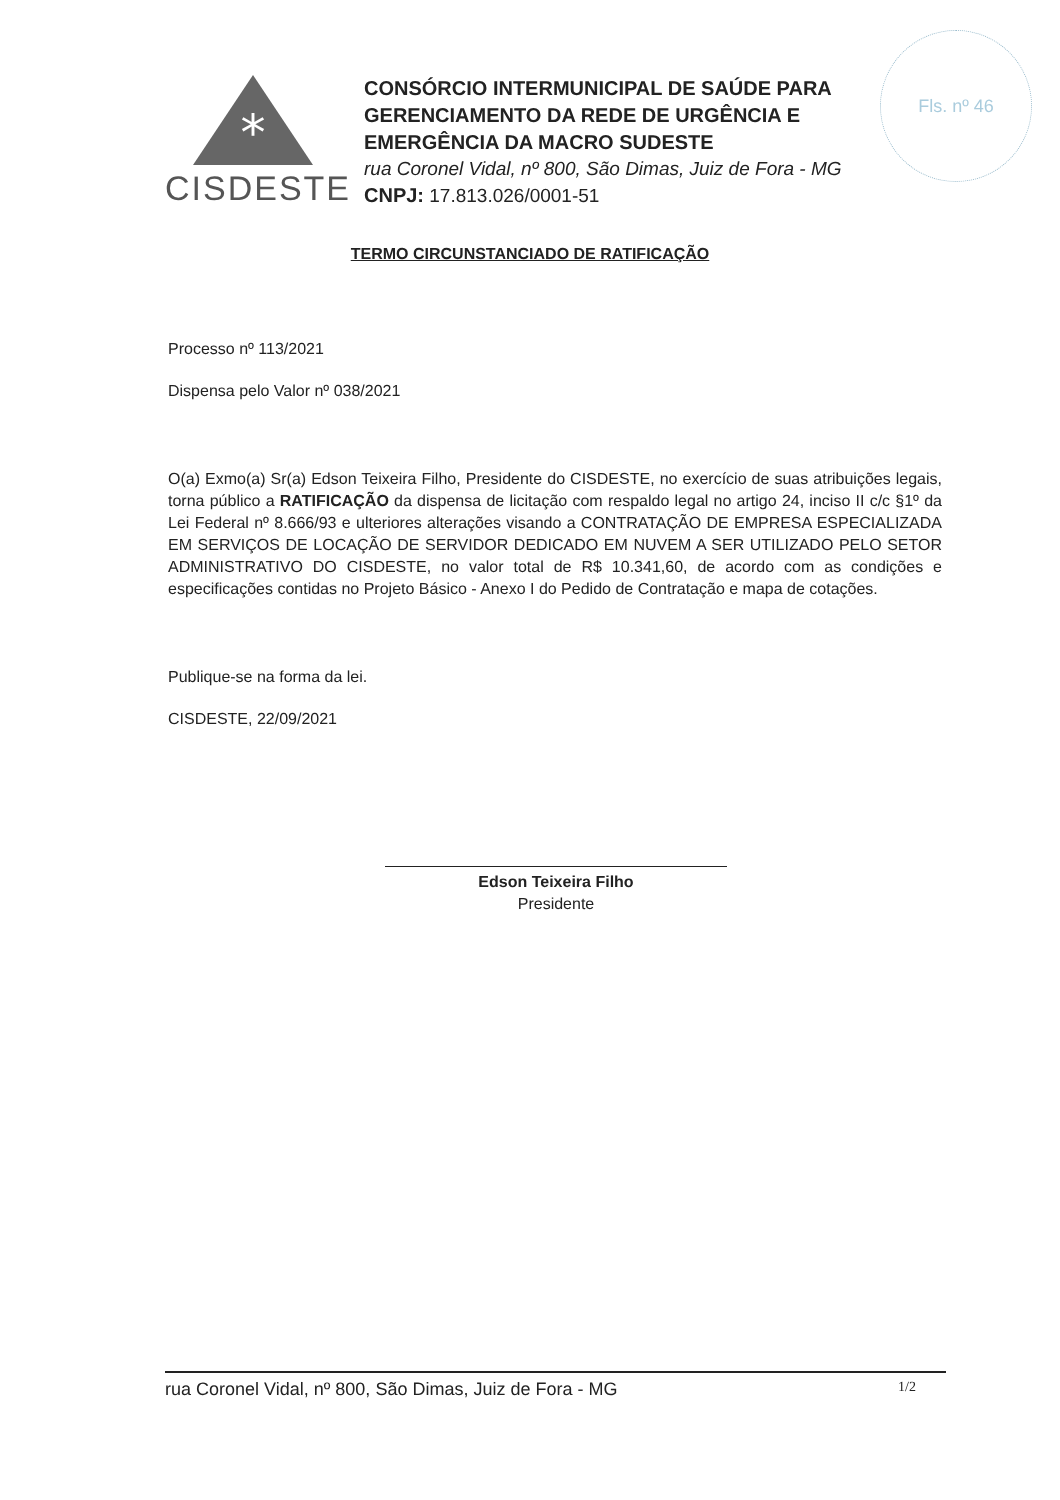Fls. nº 46
*
CISDESTE
CONSÓRCIO INTERMUNICIPAL DE SAÚDE PARA
GERENCIAMENTO DA REDE DE URGÊNCIA E
EMERGÊNCIA DA MACRO SUDESTE
rua Coronel Vidal, nº 800, São Dimas, Juiz de Fora - MG
CNPJ: 17.813.026/0001-51
TERMO CIRCUNSTANCIADO DE RATIFICAÇÃO
Processo nº 113/2021
Dispensa pelo Valor nº 038/2021
O(a) Exmo(a) Sr(a) Edson Teixeira Filho, Presidente do CISDESTE, no exercício de suas atribuições legais, torna público a RATIFICAÇÃO da dispensa de licitação com respaldo legal no artigo 24, inciso II c/c §1º da Lei Federal nº 8.666/93 e ulteriores alterações visando a CONTRATAÇÃO DE EMPRESA ESPECIALIZADA EM SERVIÇOS DE LOCAÇÃO DE SERVIDOR DEDICADO EM NUVEM A SER UTILIZADO PELO SETOR ADMINISTRATIVO DO CISDESTE, no valor total de R$ 10.341,60, de acordo com as condições e especificações contidas no Projeto Básico - Anexo I do Pedido de Contratação e mapa de cotações.
Publique-se na forma da lei.
CISDESTE, 22/09/2021
Edson Teixeira Filho
Presidente
rua Coronel Vidal, nº 800, São Dimas, Juiz de Fora - MG 1/2